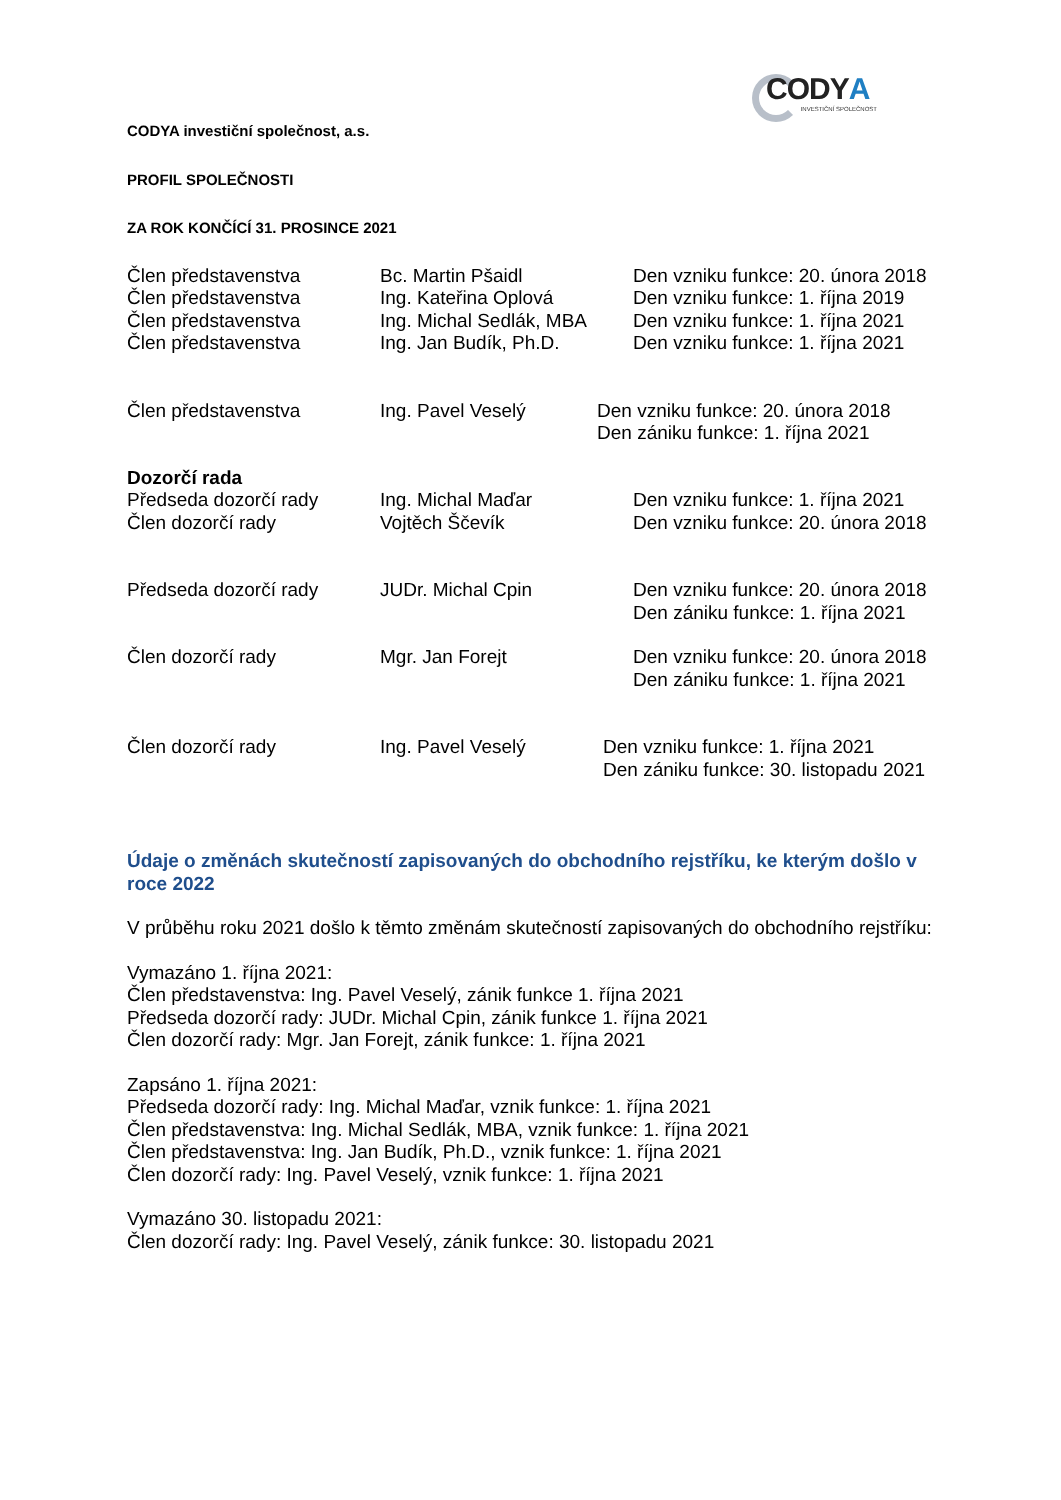CODYA
INVESTIČNÍ SPOLEČNOST
CODYA investiční společnost, a.s.
PROFIL SPOLEČNOSTI
ZA ROK KONČÍCÍ 31. PROSINCE 2021
Člen představenstva Bc. Martin Pšaidl Den vzniku funkce: 20. února 2018
Člen představenstva Ing. Kateřina Oplová Den vzniku funkce: 1. října 2019
Člen představenstva Ing. Michal Sedlák, MBA
Den vzniku funkce: 1. října 2021
Člen představenstva Ing. Jan Budík, Ph.D. Den vzniku funkce: 1. října 2021
Člen představenstva Ing. Pavel Veselý Den vzniku funkce: 20. února 2018
Den zániku funkce: 1. října 2021
Dozorčí rada
Předseda dozorčí rady Ing. Michal Maďar Den vzniku funkce: 1. října 2021
Člen dozorčí rady Vojtěch Ščevík Den vzniku funkce: 20. února 2018
Předseda dozorčí rady JUDr. Michal Cpin Den vzniku funkce: 20. února 2018
Den zániku funkce: 1. října 2021
Člen dozorčí rady Mgr. Jan Forejt Den vzniku funkce: 20. února 2018
Den zániku funkce: 1. října 2021
Člen dozorčí rady Ing. Pavel Veselý Den vzniku funkce: 1. října 2021
Den zániku funkce: 30. listopadu 2021
Údaje o změnách skutečností zapisovaných do obchodního rejstříku, ke kterým došlo v roce 2022
V průběhu roku 2021 došlo k těmto změnám skutečností zapisovaných do obchodního rejstříku:
Vymazáno 1. října 2021:
Člen představenstva: Ing. Pavel Veselý, zánik funkce 1. října 2021
Předseda dozorčí rady: JUDr. Michal Cpin, zánik funkce 1. října 2021
Člen dozorčí rady: Mgr. Jan Forejt, zánik funkce: 1. října 2021
Zapsáno 1. října 2021:
Předseda dozorčí rady: Ing. Michal Maďar, vznik funkce: 1. října 2021
Člen představenstva: Ing. Michal Sedlák, MBA, vznik funkce: 1. října 2021
Člen představenstva: Ing. Jan Budík, Ph.D., vznik funkce: 1. října 2021
Člen dozorčí rady: Ing. Pavel Veselý, vznik funkce: 1. října 2021
Vymazáno 30. listopadu 2021:
Člen dozorčí rady: Ing. Pavel Veselý, zánik funkce: 30. listopadu 2021